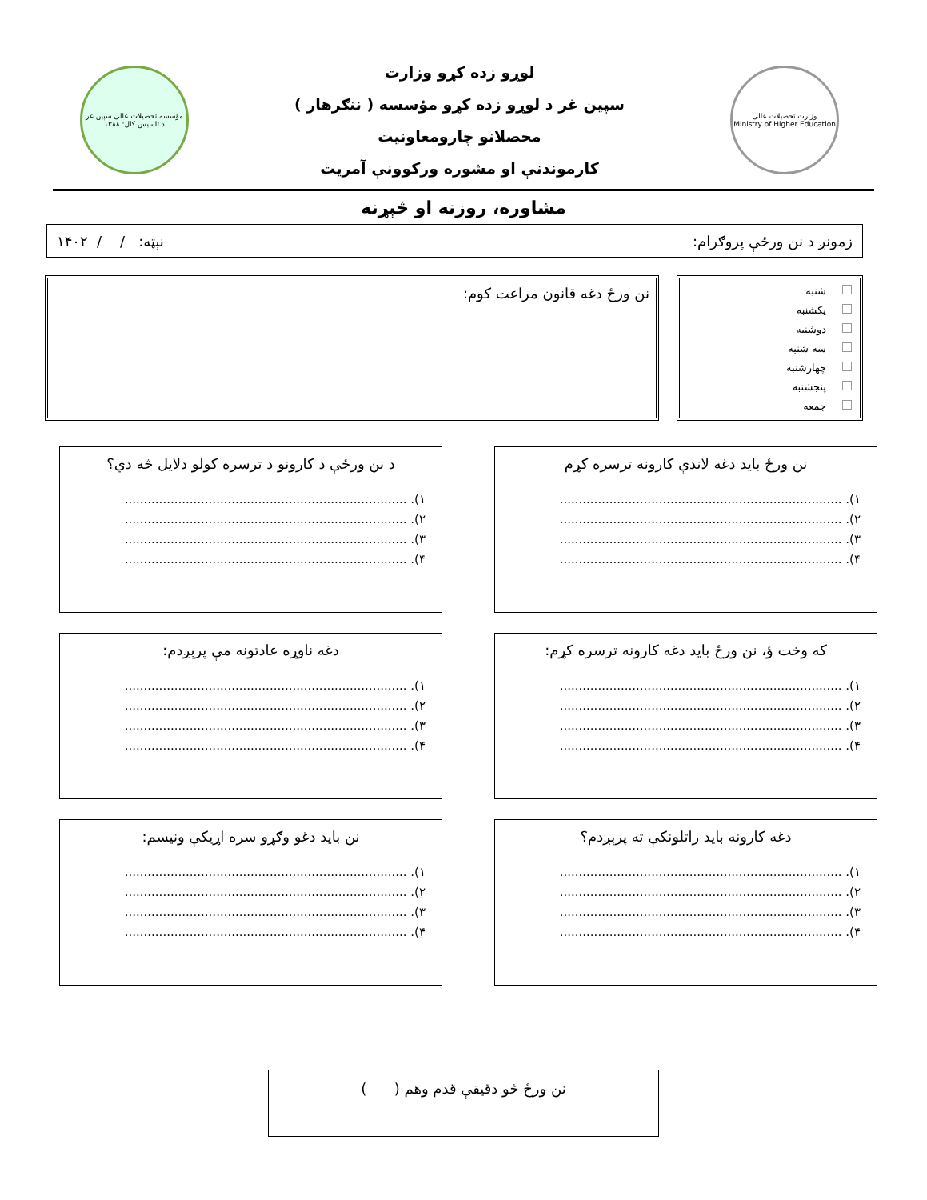وزارت تحصیلات عالی
Ministry of Higher Education
لوړو زده کړو وزارت
سپین غر د لوړو زده کړو مؤسسه ( ننګرهار )
محصلانو چارومعاونیت
کارموندنې او مشوره ورکوونې آمریت
مؤسسه تحصیلات عالی سپین غر
د تاسیس کال: ۱۳۸۸
مشاوره، روزنه او څېړنه
زمونږ د نن ورځې پروګرام: نېټه: / / ۱۴۰۲
شنبه
یکشنبه
دوشنبه
سه شنبه
چهارشنبه
پنجشنبه
جمعه
نن ورځ دغه قانون مراعت کوم:
نن ورځ باید دغه لاندې کارونه ترسره کړم
۱). ..........................................................................
۲). ..........................................................................
۳). ..........................................................................
۴). ..........................................................................
د نن ورځې د کارونو د ترسره کولو دلایل څه دي؟
۱). ..........................................................................
۲). ..........................................................................
۳). ..........................................................................
۴). ..........................................................................
که وخت ؤ، نن ورځ باید دغه کارونه ترسره کړم:
۱). ..........................................................................
۲). ..........................................................................
۳). ..........................................................................
۴). ..........................................................................
دغه ناوړه عادتونه مې پرېږدم:
۱). ..........................................................................
۲). ..........................................................................
۳). ..........................................................................
۴). ..........................................................................
دغه کارونه باید راتلونکې ته پرېږدم؟
۱). ..........................................................................
۲). ..........................................................................
۳). ..........................................................................
۴). ..........................................................................
نن باید دغو وګړو سره اړیکې ونیسم:
۱). ..........................................................................
۲). ..........................................................................
۳). ..........................................................................
۴). ..........................................................................
نن ورځ څو دقیقې قدم وهم ( )